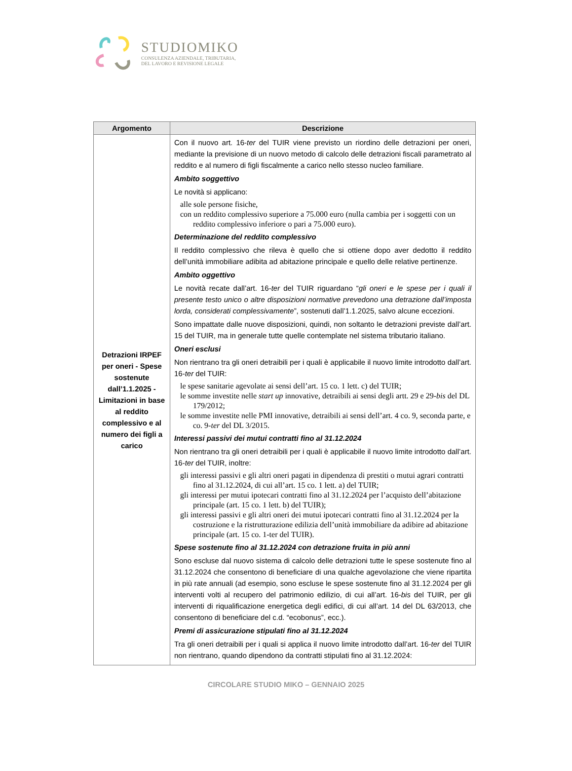STUDIOMIKO
CONSULENZA AZIENDALE, TRIBUTARIA,
DEL LAVORO E REVISIONE LEGALE
| Argomento | Descrizione |
| --- | --- |
| Detrazioni IRPEF per oneri - Spese sostenute dall’1.1.2025 - Limitazioni in base al reddito complessivo e al numero dei figli a carico | Con il nuovo art. 16- ter del TUIR viene previsto un riordino delle detrazioni per oneri, mediante la previsione di un nuovo metodo di calcolo delle detrazioni fiscali parametrato al reddito e al numero di figli fiscalmente a carico nello stesso nucleo familiare. Ambito soggettivo Le novità si applicano: alle sole persone fisiche, con un reddito complessivo superiore a 75.000 euro (nulla cambia per i soggetti con un reddito complessivo inferiore o pari a 75.000 euro). Determinazione del reddito complessivo Il reddito complessivo che rileva è quello che si ottiene dopo aver dedotto il reddito dell’unità immobiliare adibita ad abitazione principale e quello delle relative pertinenze. Ambito oggettivo Le novità recate dall’art. 16- ter del TUIR riguardano “ gli oneri e le spese per i quali il presente testo unico o altre disposizioni normative prevedono una detrazione dall’imposta lorda, considerati complessivamente ”, sostenuti dall’1.1.2025, salvo alcune eccezioni. Sono impattate dalle nuove disposizioni, quindi, non soltanto le detrazioni previste dall’art. 15 del TUIR, ma in generale tutte quelle contemplate nel sistema tributario italiano. Oneri esclusi Non rientrano tra gli oneri detraibili per i quali è applicabile il nuovo limite introdotto dall’art. 16- ter del TUIR: le spese sanitarie agevolate ai sensi dell’art. 15 co. 1 lett. c) del TUIR; le somme investite nelle start up innovative, detraibili ai sensi degli artt. 29 e 29- bis del DL 179/2012; le somme investite nelle PMI innovative, detraibili ai sensi dell’art. 4 co. 9, seconda parte, e co. 9- ter del DL 3/2015. Interessi passivi dei mutui contratti fino al 31.12.2024 Non rientrano tra gli oneri detraibili per i quali è applicabile il nuovo limite introdotto dall’art. 16- ter del TUIR, inoltre: gli interessi passivi e gli altri oneri pagati in dipendenza di prestiti o mutui agrari contratti fino al 31.12.2024, di cui all’art. 15 co. 1 lett. a) del TUIR; gli interessi per mutui ipotecari contratti fino al 31.12.2024 per l’acquisto dell’abitazione principale (art. 15 co. 1 lett. b) del TUIR); gli interessi passivi e gli altri oneri dei mutui ipotecari contratti fino al 31.12.2024 per la costruzione e la ristrutturazione edilizia dell’unità immobiliare da adibire ad abitazione principale (art. 15 co. 1-ter del TUIR). Spese sostenute fino al 31.12.2024 con detrazione fruita in più anni Sono escluse dal nuovo sistema di calcolo delle detrazioni tutte le spese sostenute fino al 31.12.2024 che consentono di beneficiare di una qualche agevolazione che viene ripartita in più rate annuali (ad esempio, sono escluse le spese sostenute fino al 31.12.2024 per gli interventi volti al recupero del patrimonio edilizio, di cui all’art. 16- bis del TUIR, per gli interventi di riqualificazione energetica degli edifici, di cui all’art. 14 del DL 63/2013, che consentono di beneficiare del c.d. “ecobonus”, ecc.). Premi di assicurazione stipulati fino al 31.12.2024 Tra gli oneri detraibili per i quali si applica il nuovo limite introdotto dall’art. 16- ter del TUIR non rientrano, quando dipendono da contratti stipulati fino al 31.12.2024: |
CIRCOLARE STUDIO MIKO – GENNAIO 2025